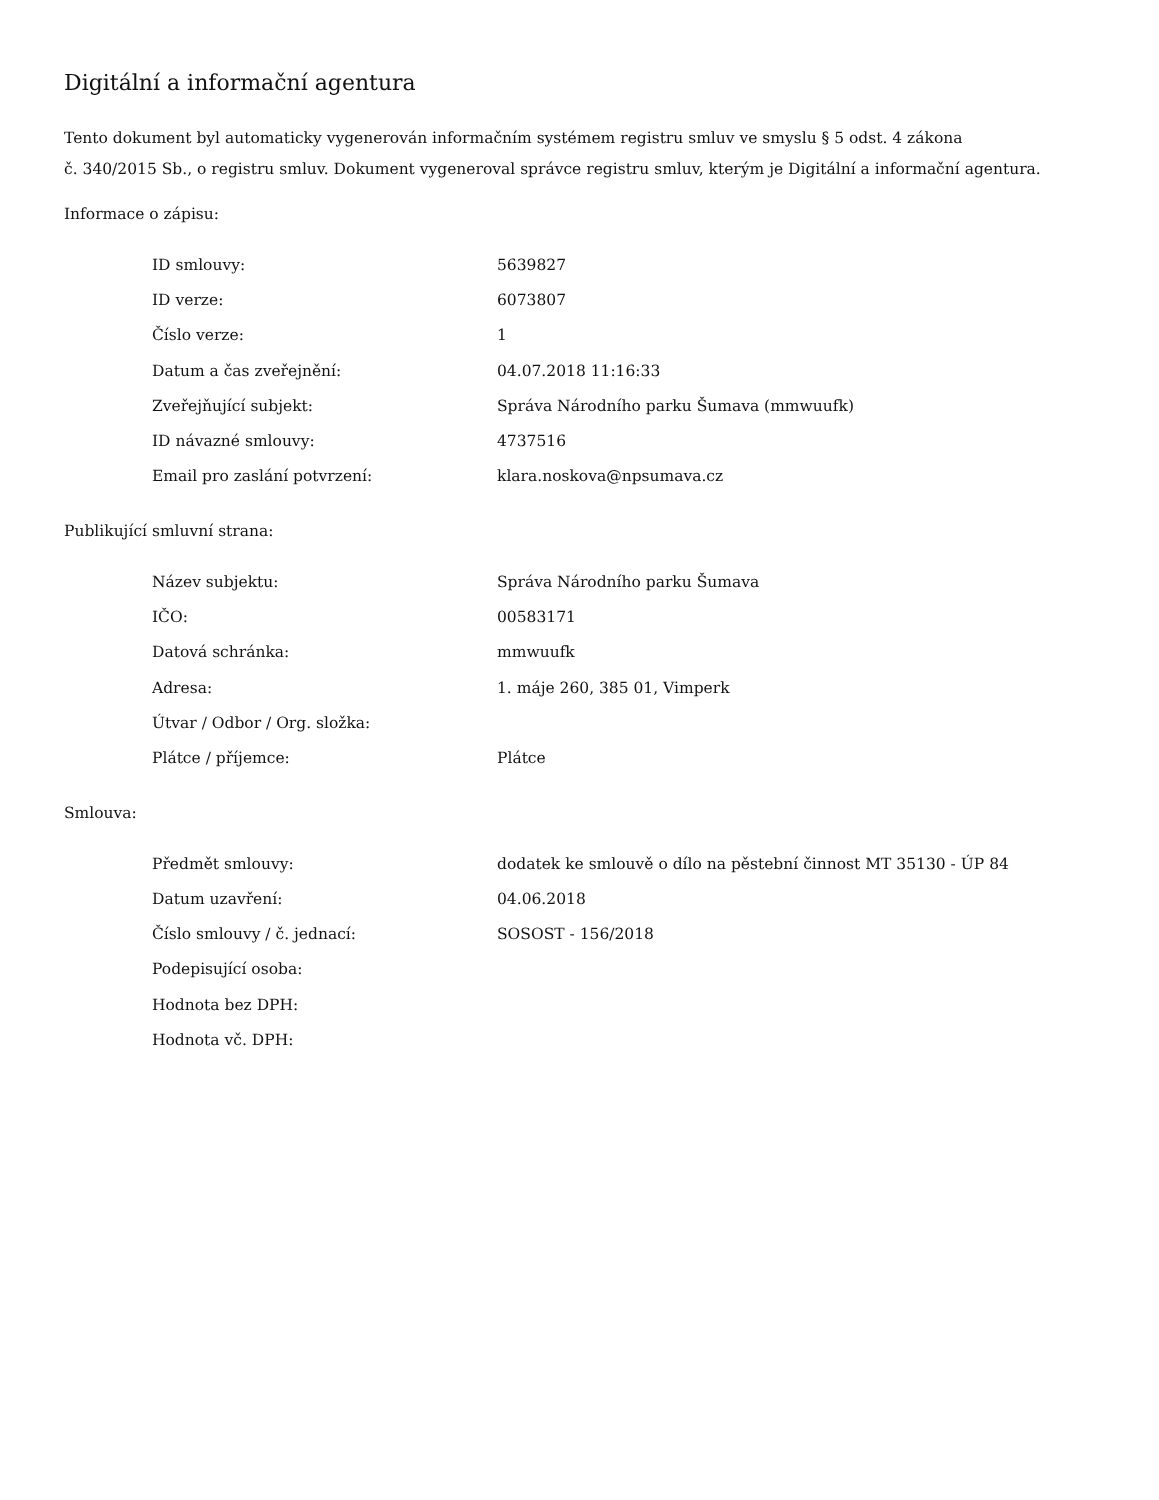Digitální a informační agentura
Tento dokument byl automaticky vygenerován informačním systémem registru smluv ve smyslu § 5 odst. 4 zákona
č. 340/2015 Sb., o registru smluv. Dokument vygeneroval správce registru smluv, kterým je Digitální a informační agentura.
Informace o zápisu:
| ID smlouvy: | 5639827 |
| ID verze: | 6073807 |
| Číslo verze: | 1 |
| Datum a čas zveřejnění: | 04.07.2018 11:16:33 |
| Zveřejňující subjekt: | Správa Národního parku Šumava (mmwuufk) |
| ID návazné smlouvy: | 4737516 |
| Email pro zaslání potvrzení: | klara.noskova@npsumava.cz |
Publikující smluvní strana:
| Název subjektu: | Správa Národního parku Šumava |
| IČO: | 00583171 |
| Datová schránka: | mmwuufk |
| Adresa: | 1. máje 260, 385 01, Vimperk |
| Útvar / Odbor / Org. složka: | |
| Plátce / příjemce: | Plátce |
Smlouva:
| Předmět smlouvy: | dodatek ke smlouvě o dílo na pěstební činnost MT 35130 - ÚP 84 |
| Datum uzavření: | 04.06.2018 |
| Číslo smlouvy / č. jednací: | SOSOST - 156/2018 |
| Podepisující osoba: | |
| Hodnota bez DPH: | |
| Hodnota vč. DPH: | |